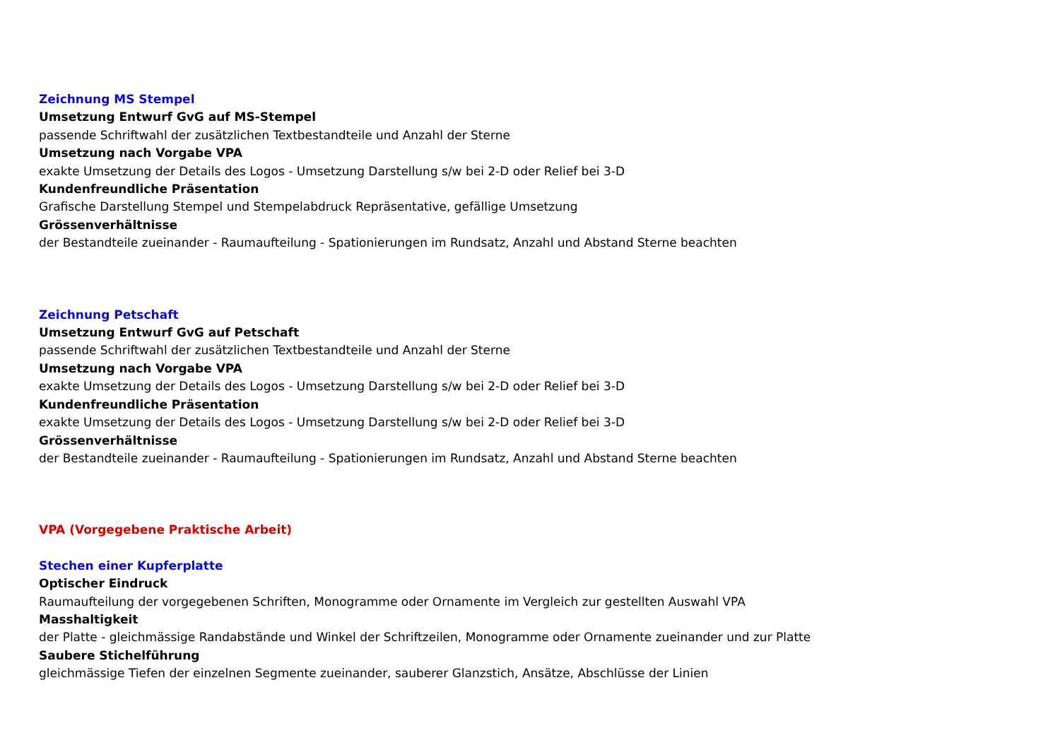Zeichnung MS Stempel
Umsetzung Entwurf GvG auf MS-Stempel
passende Schriftwahl der zusätzlichen Textbestandteile und Anzahl der Sterne
Umsetzung nach Vorgabe VPA
exakte Umsetzung der Details des Logos - Umsetzung Darstellung s/w bei 2-D oder Relief bei 3-D
Kundenfreundliche Präsentation
Grafische Darstellung Stempel und Stempelabdruck Repräsentative, gefällige Umsetzung
Grössenverhältnisse
der Bestandteile zueinander - Raumaufteilung - Spationierungen im Rundsatz, Anzahl und Abstand Sterne beachten
Zeichnung Petschaft
Umsetzung Entwurf GvG auf Petschaft
passende Schriftwahl der zusätzlichen Textbestandteile und Anzahl der Sterne
Umsetzung nach Vorgabe VPA
exakte Umsetzung der Details des Logos - Umsetzung Darstellung s/w bei 2-D oder Relief bei 3-D
Kundenfreundliche Präsentation
exakte Umsetzung der Details des Logos - Umsetzung Darstellung s/w bei 2-D oder Relief bei 3-D
Grössenverhältnisse
der Bestandteile zueinander - Raumaufteilung - Spationierungen im Rundsatz, Anzahl und Abstand Sterne beachten
VPA (Vorgegebene Praktische Arbeit)
Stechen einer Kupferplatte
Optischer Eindruck
Raumaufteilung der vorgegebenen Schriften, Monogramme oder Ornamente im Vergleich zur gestellten Auswahl VPA
Masshaltigkeit
der Platte - gleichmässige Randabstände und Winkel der Schriftzeilen, Monogramme oder Ornamente zueinander und zur Platte
Saubere Stichelführung
gleichmässige Tiefen der einzelnen Segmente zueinander, sauberer Glanzstich, Ansätze, Abschlüsse der Linien